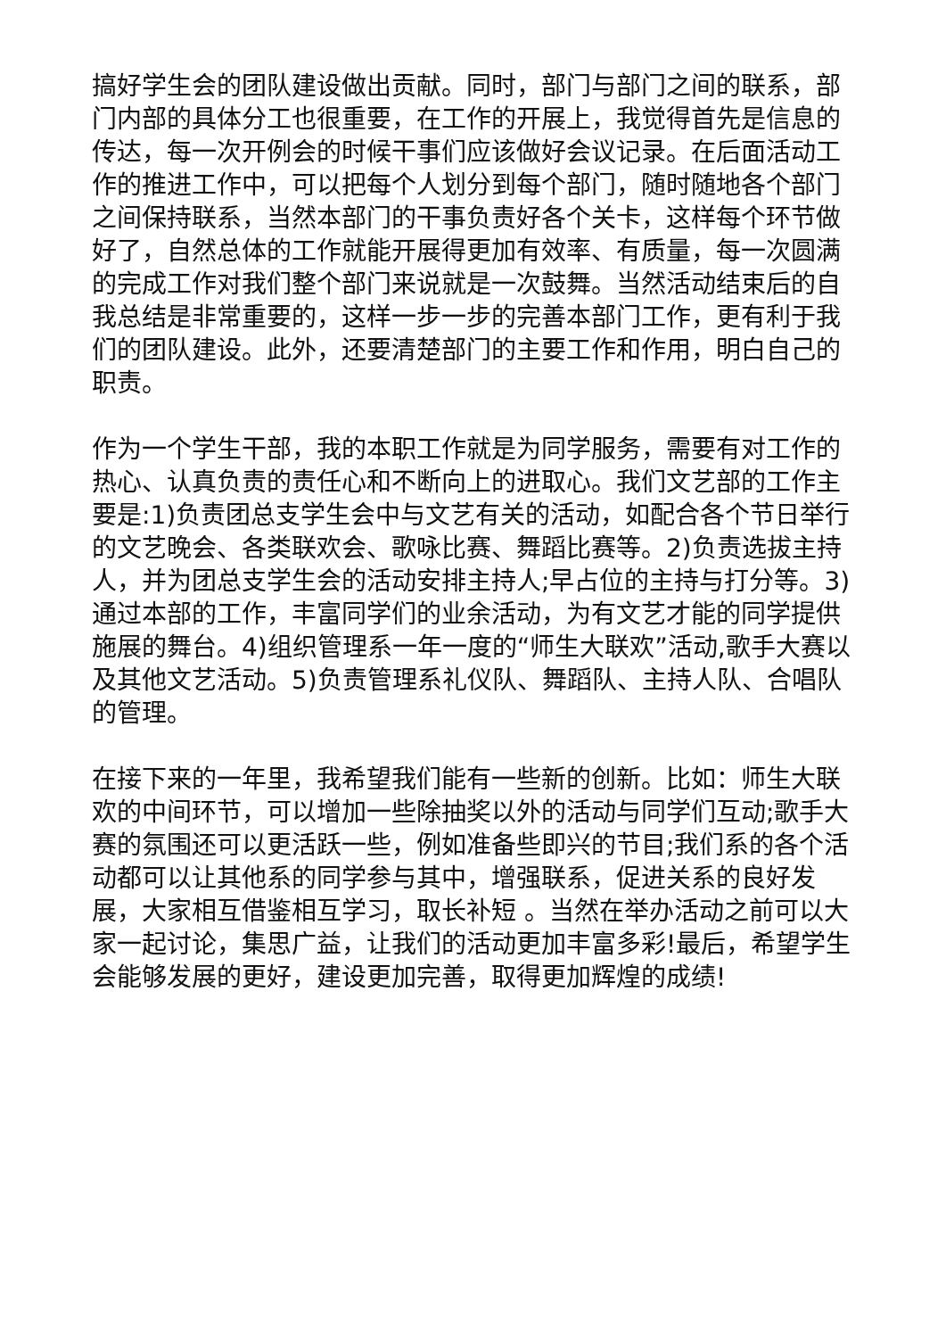搞好学生会的团队建设做出贡献。同时，部门与部门之间的联系，部门内部的具体分工也很重要，在工作的开展上，我觉得首先是信息的传达，每一次开例会的时候干事们应该做好会议记录。在后面活动工作的推进工作中，可以把每个人划分到每个部门，随时随地各个部门之间保持联系，当然本部门的干事负责好各个关卡，这样每个环节做好了，自然总体的工作就能开展得更加有效率、有质量，每一次圆满的完成工作对我们整个部门来说就是一次鼓舞。当然活动结束后的自我总结是非常重要的，这样一步一步的完善本部门工作，更有利于我们的团队建设。此外，还要清楚部门的主要工作和作用，明白自己的职责。
作为一个学生干部，我的本职工作就是为同学服务，需要有对工作的热心、认真负责的责任心和不断向上的进取心。我们文艺部的工作主要是:1)负责团总支学生会中与文艺有关的活动，如配合各个节日举行的文艺晚会、各类联欢会、歌咏比赛、舞蹈比赛等。2)负责选拔主持人，并为团总支学生会的活动安排主持人;早占位的主持与打分等。3)通过本部的工作，丰富同学们的业余活动，为有文艺才能的同学提供施展的舞台。4)组织管理系一年一度的“师生大联欢”活动,歌手大赛以及其他文艺活动。5)负责管理系礼仪队、舞蹈队、主持人队、合唱队的管理。
在接下来的一年里，我希望我们能有一些新的创新。比如：师生大联欢的中间环节，可以增加一些除抽奖以外的活动与同学们互动;歌手大赛的氛围还可以更活跃一些，例如准备些即兴的节目;我们系的各个活动都可以让其他系的同学参与其中，增强联系，促进关系的良好发展，大家相互借鉴相互学习，取长补短 。当然在举办活动之前可以大家一起讨论，集思广益，让我们的活动更加丰富多彩!最后，希望学生会能够发展的更好，建设更加完善，取得更加辉煌的成绩!